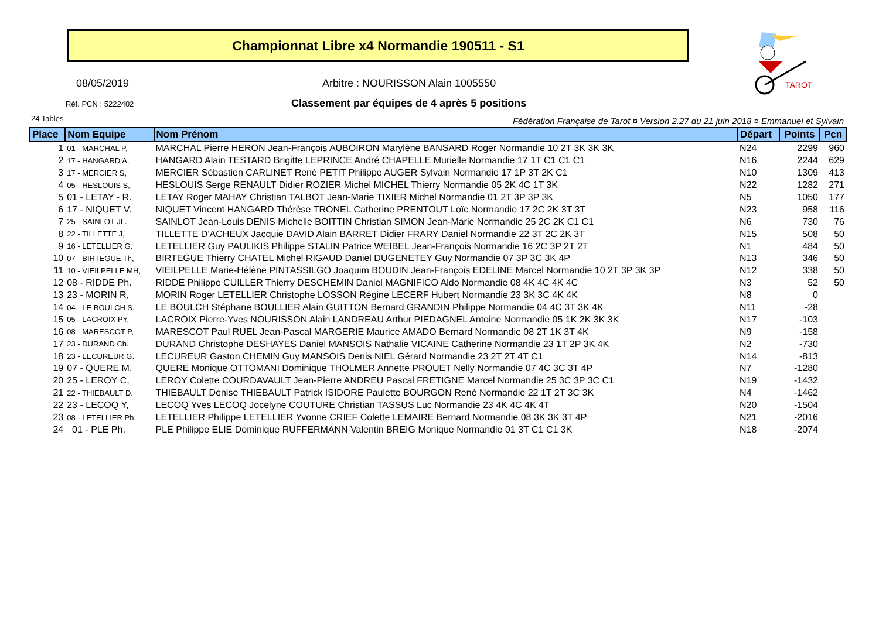Championnat Libre x4 Normandie 190511 - S1
TAROT
08/05/2019
Arbitre : NOURISSON Alain 1005550
Réf. PCN : 5222402
Classement par équipes de 4 après 5 positions
24 Tables
Fédération Française de Tarot ¤ Version 2.27 du 21 juin 2018 ¤ Emmanuel et Sylvain
| Place | Nom Equipe | Nom Prénom | Départ | Points | Pcn |
| --- | --- | --- | --- | --- | --- |
| 1 | 01 - MARCHAL P, | MARCHAL Pierre HERON Jean-François AUBOIRON Marylène BANSARD Roger Normandie 10 2T 3K 3K 3K | N24 | 2299 | 960 |
| 2 | 17 - HANGARD A, | HANGARD Alain TESTARD Brigitte LEPRINCE André CHAPELLE Murielle Normandie 17 1T C1 C1 C1 | N16 | 2244 | 629 |
| 3 | 17 - MERCIER S, | MERCIER Sébastien CARLINET René PETIT Philippe AUGER Sylvain Normandie 17 1P 3T 2K C1 | N10 | 1309 | 413 |
| 4 | 05 - HESLOUIS S, | HESLOUIS Serge RENAULT Didier ROZIER Michel MICHEL Thierry Normandie 05 2K 4C 1T 3K | N22 | 1282 | 271 |
| 5 | 01 - LETAY - R. | LETAY Roger MAHAY Christian TALBOT Jean-Marie TIXIER Michel Normandie 01 2T 3P 3P 3K | N5 | 1050 | 177 |
| 6 | 17 - NIQUET V. | NIQUET Vincent HANGARD Thérèse TRONEL Catherine PRENTOUT Loïc Normandie 17 2C 2K 3T 3T | N23 | 958 | 116 |
| 7 | 25 - SAINLOT JL. | SAINLOT Jean-Louis DENIS Michelle BOITTIN Christian SIMON Jean-Marie Normandie 25 2C 2K C1 C1 | N6 | 730 | 76 |
| 8 | 22 - TILLETTE J, | TILLETTE D'ACHEUX Jacquie DAVID Alain BARRET Didier FRARY Daniel Normandie 22 3T 2C 2K 3T | N15 | 508 | 50 |
| 9 | 16 - LETELLIER G. | LETELLIER Guy PAULIKIS Philippe STALIN Patrice WEIBEL Jean-François Normandie 16 2C 3P 2T 2T | N1 | 484 | 50 |
| 10 | 07 - BIRTEGUE Th, | BIRTEGUE Thierry CHATEL Michel RIGAUD Daniel DUGENETEY Guy Normandie 07 3P 3C 3K 4P | N13 | 346 | 50 |
| 11 | 10 - VIEILPELLE MH, | VIEILPELLE Marie-Hélène PINTASSILGO Joaquim BOUDIN Jean-François EDELINE Marcel Normandie 10 2T 3P 3K 3P | N12 | 338 | 50 |
| 12 | 08 - RIDDE Ph. | RIDDE Philippe CUILLER Thierry DESCHEMIN Daniel MAGNIFICO Aldo Normandie 08 4K 4C 4K 4C | N3 | 52 | 50 |
| 13 | 23 - MORIN R, | MORIN Roger LETELLIER Christophe LOSSON Régine LECERF Hubert Normandie 23 3K 3C 4K 4K | N8 | 0 | |
| 14 | 04 - LE BOULCH S, | LE BOULCH Stéphane BOULLIER Alain GUITTON Bernard GRANDIN Philippe Normandie 04 4C 3T 3K 4K | N11 | -28 | |
| 15 | 05 - LACROIX PY, | LACROIX Pierre-Yves NOURISSON Alain LANDREAU Arthur PIEDAGNEL Antoine Normandie 05 1K 2K 3K 3K | N17 | -103 | |
| 16 | 08 - MARESCOT P, | MARESCOT Paul RUEL Jean-Pascal MARGERIE Maurice AMADO Bernard Normandie 08 2T 1K 3T 4K | N9 | -158 | |
| 17 | 23 - DURAND Ch. | DURAND Christophe DESHAYES Daniel MANSOIS Nathalie VICAINE Catherine Normandie 23 1T 2P 3K 4K | N2 | -730 | |
| 18 | 23 - LECUREUR G. | LECUREUR Gaston CHEMIN Guy MANSOIS Denis NIEL Gérard Normandie 23 2T 2T 4T C1 | N14 | -813 | |
| 19 | 07 - QUERE M. | QUERE Monique OTTOMANI Dominique THOLMER Annette PROUET Nelly Normandie 07 4C 3C 3T 4P | N7 | -1280 | |
| 20 | 25 - LEROY C, | LEROY Colette COURDAVAULT Jean-Pierre ANDREU Pascal FRETIGNE Marcel Normandie 25 3C 3P 3C C1 | N19 | -1432 | |
| 21 | 22 - THIEBAULT D. | THIEBAULT Denise THIEBAULT Patrick ISIDORE Paulette BOURGON René Normandie 22 1T 2T 3C 3K | N4 | -1462 | |
| 22 | 23 - LECOQ Y, | LECOQ Yves LECOQ Jocelyne COUTURE Christian TASSUS Luc Normandie 23 4K 4C 4K 4T | N20 | -1504 | |
| 23 | 08 - LETELLIER Ph, | LETELLIER Philippe LETELLIER Yvonne CRIEF Colette LEMAIRE Bernard Normandie 08 3K 3K 3T 4P | N21 | -2016 | |
| 24 | 01 - PLE Ph, | PLE Philippe ELIE Dominique RUFFERMANN Valentin BREIG Monique Normandie 01 3T C1 C1 3K | N18 | -2074 | |